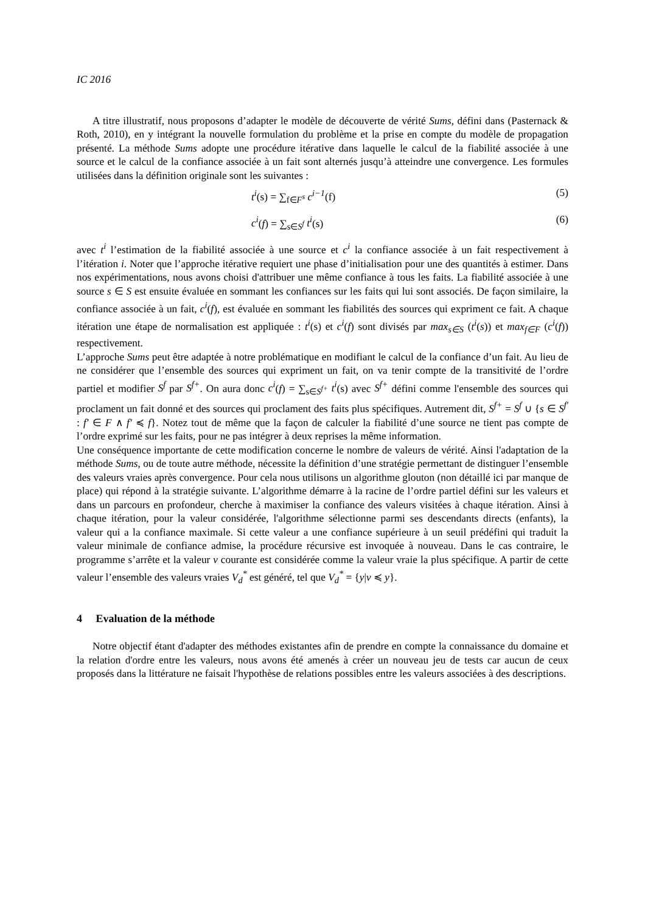IC 2016
A titre illustratif, nous proposons d’adapter le modèle de découverte de vérité Sums, défini dans (Pasternack & Roth, 2010), en y intégrant la nouvelle formulation du problème et la prise en compte du modèle de propagation présenté. La méthode Sums adopte une procédure itérative dans laquelle le calcul de la fiabilité associée à une source et le calcul de la confiance associée à un fait sont alternés jusqu’à atteindre une convergence. Les formules utilisées dans la définition originale sont les suivantes :
t<sup>i</sup>(s) = ∑<sub>f∈F<sup>s</sup></sub> c<sup>i−1</sup>(f) (5)
c<sup>i</sup>(f) = ∑<sub>s∈S<sup>f</sup></sub> t<sup>i</sup>(s) (6)
avec t<sup>i</sup> l’estimation de la fiabilité associée à une source et c<sup>i</sup> la confiance associée à un fait respectivement à l’itération i. Noter que l’approche itérative requiert une phase d’initialisation pour une des quantités à estimer. Dans nos expérimentations, nous avons choisi d'attribuer une même confiance à tous les faits. La fiabilité associée à une source s ∈ S est ensuite évaluée en sommant les confiances sur les faits qui lui sont associés. De façon similaire, la confiance associée à un fait, c<sup>i</sup>(f), est évaluée en sommant les fiabilités des sources qui expriment ce fait. A chaque itération une étape de normalisation est appliquée : t<sup>i</sup>(s) et c<sup>i</sup>(f) sont divisés par max<sub>s∈S</sub> (t<sup>i</sup>(s)) et max<sub>f∈F</sub> (c<sup>i</sup>(f)) respectivement.
L’approche Sums peut être adaptée à notre problématique en modifiant le calcul de la confiance d’un fait. Au lieu de ne considérer que l’ensemble des sources qui expriment un fait, on va tenir compte de la transitivité de l’ordre partiel et modifier S<sup>f</sup> par S<sup>f+</sup>. On aura donc c<sup>i</sup>(f) = ∑<sub>s∈S<sup>f+</sup></sub> t<sup>i</sup>(s) avec S<sup>f+</sup> défini comme l'ensemble des sources qui proclament un fait donné et des sources qui proclament des faits plus spécifiques. Autrement dit, S<sup>f+</sup> = S<sup>f</sup> ∪ {s ∈ S<sup>f′</sup> : f′ ∈ F ∧ f′ ≼ f}. Notez tout de même que la façon de calculer la fiabilité d’une source ne tient pas compte de l’ordre exprimé sur les faits, pour ne pas intégrer à deux reprises la même information.
Une conséquence importante de cette modification concerne le nombre de valeurs de vérité. Ainsi l'adaptation de la méthode Sums, ou de toute autre méthode, nécessite la définition d’une stratégie permettant de distinguer l’ensemble des valeurs vraies après convergence. Pour cela nous utilisons un algorithme glouton (non détaillé ici par manque de place) qui répond à la stratégie suivante. L’algorithme démarre à la racine de l’ordre partiel défini sur les valeurs et dans un parcours en profondeur, cherche à maximiser la confiance des valeurs visitées à chaque itération. Ainsi à chaque itération, pour la valeur considérée, l'algorithme sélectionne parmi ses descendants directs (enfants), la valeur qui a la confiance maximale. Si cette valeur a une confiance supérieure à un seuil prédéfini qui traduit la valeur minimale de confiance admise, la procédure récursive est invoquée à nouveau. Dans le cas contraire, le programme s’arrête et la valeur v courante est considérée comme la valeur vraie la plus spécifique. A partir de cette valeur l’ensemble des valeurs vraies V<sub>d</sub><sup>*</sup> est généré, tel que V<sub>d</sub><sup>*</sup> = {y|v ≼ y}.
4 Evaluation de la méthode
Notre objectif étant d'adapter des méthodes existantes afin de prendre en compte la connaissance du domaine et la relation d'ordre entre les valeurs, nous avons été amenés à créer un nouveau jeu de tests car aucun de ceux proposés dans la littérature ne faisait l'hypothèse de relations possibles entre les valeurs associées à des descriptions.